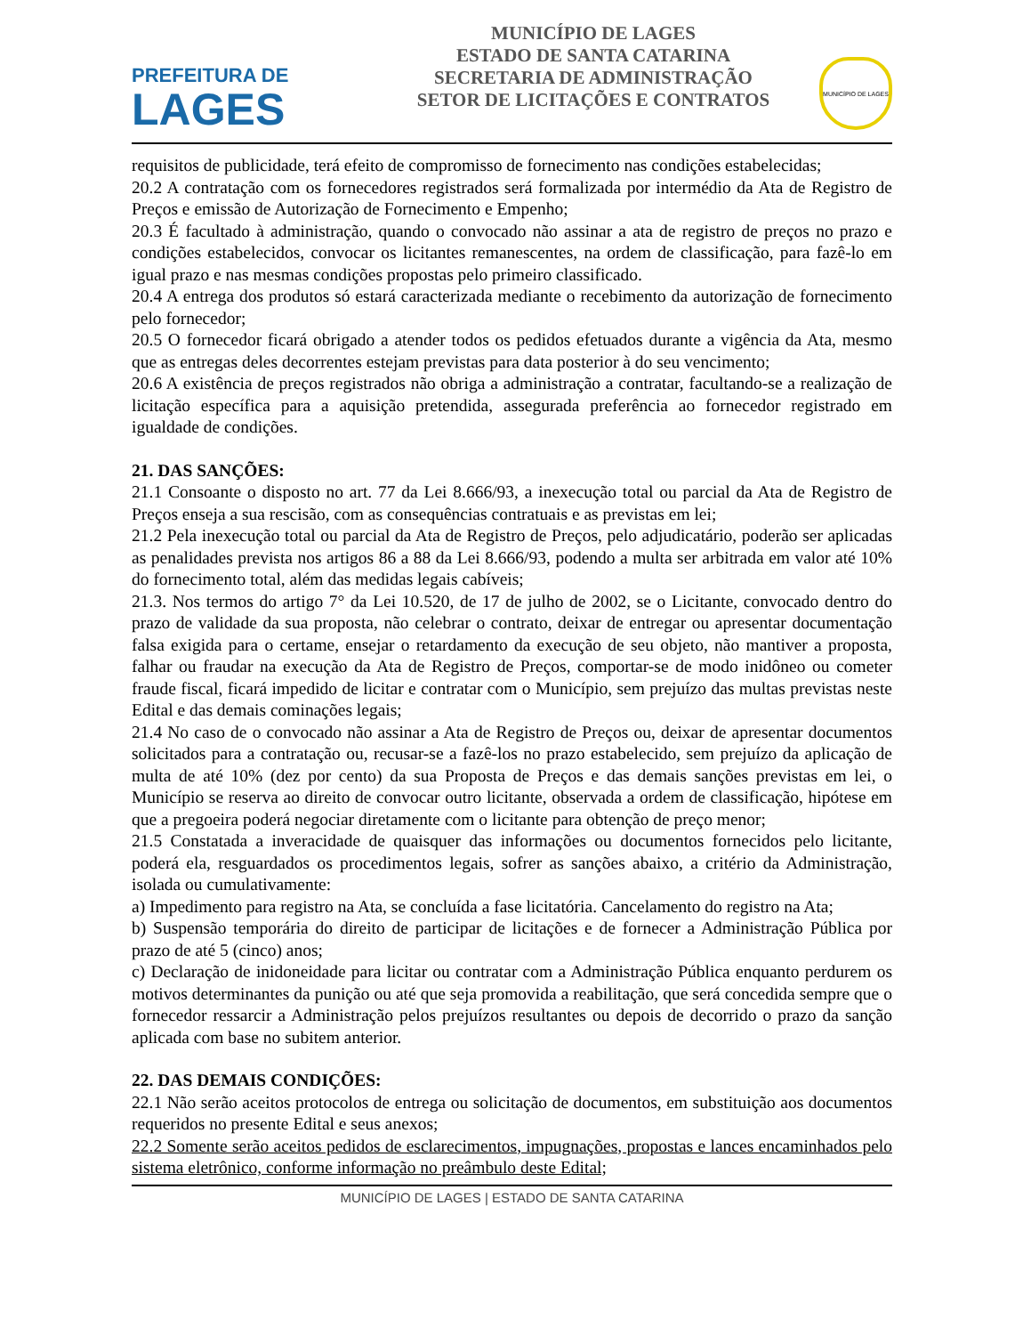PREFEITURA DE
LAGES
MUNICÍPIO DE LAGES
ESTADO DE SANTA CATARINA
SECRETARIA DE ADMINISTRAÇÃO
SETOR DE LICITAÇÕES E CONTRATOS
MUNICÍPIO DE LAGES
requisitos de publicidade, terá efeito de compromisso de fornecimento nas condições estabelecidas;
20.2 A contratação com os fornecedores registrados será formalizada por intermédio da Ata de Registro de Preços e emissão de Autorização de Fornecimento e Empenho;
20.3 É facultado à administração, quando o convocado não assinar a ata de registro de preços no prazo e condições estabelecidos, convocar os licitantes remanescentes, na ordem de classificação, para fazê-lo em igual prazo e nas mesmas condições propostas pelo primeiro classificado.
20.4 A entrega dos produtos só estará caracterizada mediante o recebimento da autorização de fornecimento pelo fornecedor;
20.5 O fornecedor ficará obrigado a atender todos os pedidos efetuados durante a vigência da Ata, mesmo que as entregas deles decorrentes estejam previstas para data posterior à do seu vencimento;
20.6 A existência de preços registrados não obriga a administração a contratar, facultando-se a realização de licitação específica para a aquisição pretendida, assegurada preferência ao fornecedor registrado em igualdade de condições.
21. DAS SANÇÕES:
21.1 Consoante o disposto no art. 77 da Lei 8.666/93, a inexecução total ou parcial da Ata de Registro de Preços enseja a sua rescisão, com as consequências contratuais e as previstas em lei;
21.2 Pela inexecução total ou parcial da Ata de Registro de Preços, pelo adjudicatário, poderão ser aplicadas as penalidades prevista nos artigos 86 a 88 da Lei 8.666/93, podendo a multa ser arbitrada em valor até 10% do fornecimento total, além das medidas legais cabíveis;
21.3. Nos termos do artigo 7° da Lei 10.520, de 17 de julho de 2002, se o Licitante, convocado dentro do prazo de validade da sua proposta, não celebrar o contrato, deixar de entregar ou apresentar documentação falsa exigida para o certame, ensejar o retardamento da execução de seu objeto, não mantiver a proposta, falhar ou fraudar na execução da Ata de Registro de Preços, comportar-se de modo inidôneo ou cometer fraude fiscal, ficará impedido de licitar e contratar com o Município, sem prejuízo das multas previstas neste Edital e das demais cominações legais;
21.4 No caso de o convocado não assinar a Ata de Registro de Preços ou, deixar de apresentar documentos solicitados para a contratação ou, recusar-se a fazê-los no prazo estabelecido, sem prejuízo da aplicação de multa de até 10% (dez por cento) da sua Proposta de Preços e das demais sanções previstas em lei, o Município se reserva ao direito de convocar outro licitante, observada a ordem de classificação, hipótese em que a pregoeira poderá negociar diretamente com o licitante para obtenção de preço menor;
21.5 Constatada a inveracidade de quaisquer das informações ou documentos fornecidos pelo licitante, poderá ela, resguardados os procedimentos legais, sofrer as sanções abaixo, a critério da Administração, isolada ou cumulativamente:
a) Impedimento para registro na Ata, se concluída a fase licitatória. Cancelamento do registro na Ata;
b) Suspensão temporária do direito de participar de licitações e de fornecer a Administração Pública por prazo de até 5 (cinco) anos;
c) Declaração de inidoneidade para licitar ou contratar com a Administração Pública enquanto perdurem os motivos determinantes da punição ou até que seja promovida a reabilitação, que será concedida sempre que o fornecedor ressarcir a Administração pelos prejuízos resultantes ou depois de decorrido o prazo da sanção aplicada com base no subitem anterior.
22. DAS DEMAIS CONDIÇÕES:
22.1 Não serão aceitos protocolos de entrega ou solicitação de documentos, em substituição aos documentos requeridos no presente Edital e seus anexos;
22.2 Somente serão aceitos pedidos de esclarecimentos, impugnações, propostas e lances encaminhados pelo sistema eletrônico, conforme informação no preâmbulo deste Edital;
MUNICÍPIO DE LAGES | ESTADO DE SANTA CATARINA